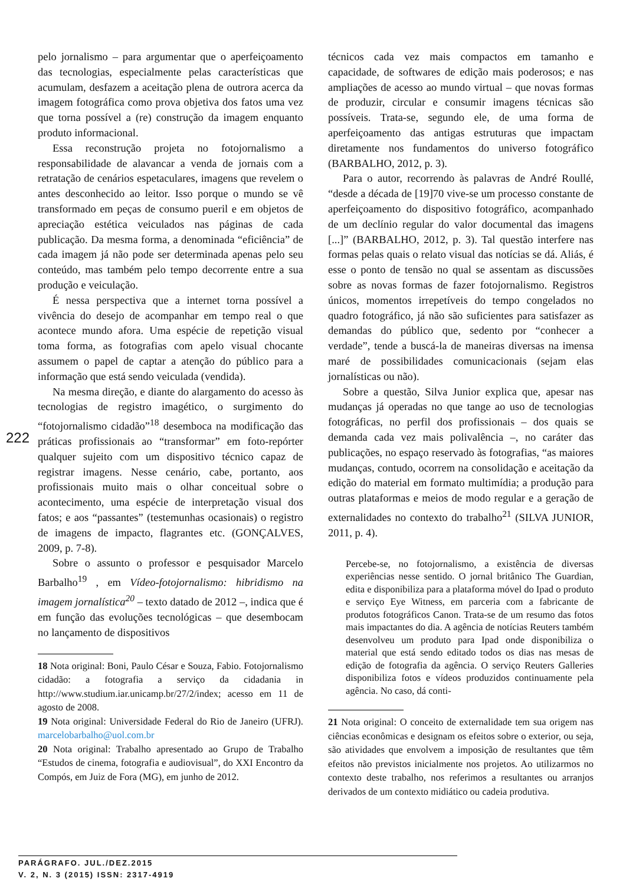222
pelo jornalismo – para argumentar que o aperfeiçoamento das tecnologias, especialmente pelas características que acumulam, desfazem a aceitação plena de outrora acerca da imagem fotográfica como prova objetiva dos fatos uma vez que torna possível a (re) construção da imagem enquanto produto informacional.
Essa reconstrução projeta no fotojornalismo a responsabilidade de alavancar a venda de jornais com a retratação de cenários espetaculares, imagens que revelem o antes desconhecido ao leitor. Isso porque o mundo se vê transformado em peças de consumo pueril e em objetos de apreciação estética veiculados nas páginas de cada publicação. Da mesma forma, a denominada “eficiência” de cada imagem já não pode ser determinada apenas pelo seu conteúdo, mas também pelo tempo decorrente entre a sua produção e veiculação.
É nessa perspectiva que a internet torna possível a vivência do desejo de acompanhar em tempo real o que acontece mundo afora. Uma espécie de repetição visual toma forma, as fotografias com apelo visual chocante assumem o papel de captar a atenção do público para a informação que está sendo veiculada (vendida).
Na mesma direção, e diante do alargamento do acesso às tecnologias de registro imagético, o surgimento do “fotojornalismo cidadão”<sup>18</sup> desemboca na modificação das práticas profissionais ao “transformar” em foto-repórter qualquer sujeito com um dispositivo técnico capaz de registrar imagens. Nesse cenário, cabe, portanto, aos profissionais muito mais o olhar conceitual sobre o acontecimento, uma espécie de interpretação visual dos fatos; e aos “passantes” (testemunhas ocasionais) o registro de imagens de impacto, flagrantes etc. (GONÇALVES, 2009, p. 7-8).
Sobre o assunto o professor e pesquisador Marcelo Barbalho<sup>19</sup> , em Vídeo-fotojornalismo: hibridismo na imagem jornalística<sup>20</sup> – texto datado de 2012 –, indica que é em função das evoluções tecnológicas – que desembocam no lançamento de dispositivos
18 Nota original: Boni, Paulo César e Souza, Fabio. Fotojornalismo cidadão: a fotografia a serviço da cidadania in http://www.studium.iar.unicamp.br/27/2/index; acesso em 11 de agosto de 2008.
19 Nota original: Universidade Federal do Rio de Janeiro (UFRJ). marcelobarbalho@uol.com.br
20 Nota original: Trabalho apresentado ao Grupo de Trabalho “Estudos de cinema, fotografia e audiovisual”, do XXI Encontro da Compós, em Juiz de Fora (MG), em junho de 2012.
técnicos cada vez mais compactos em tamanho e capacidade, de softwares de edição mais poderosos; e nas ampliações de acesso ao mundo virtual – que novas formas de produzir, circular e consumir imagens técnicas são possíveis. Trata-se, segundo ele, de uma forma de aperfeiçoamento das antigas estruturas que impactam diretamente nos fundamentos do universo fotográfico (BARBALHO, 2012, p. 3).
Para o autor, recorrendo às palavras de André Roullé, “desde a década de [19]70 vive-se um processo constante de aperfeiçoamento do dispositivo fotográfico, acompanhado de um declínio regular do valor documental das imagens [...]” (BARBALHO, 2012, p. 3). Tal questão interfere nas formas pelas quais o relato visual das notícias se dá. Aliás, é esse o ponto de tensão no qual se assentam as discussões sobre as novas formas de fazer fotojornalismo. Registros únicos, momentos irrepetíveis do tempo congelados no quadro fotográfico, já não são suficientes para satisfazer as demandas do público que, sedento por “conhecer a verdade”, tende a buscá-la de maneiras diversas na imensa maré de possibilidades comunicacionais (sejam elas jornalísticas ou não).
Sobre a questão, Silva Junior explica que, apesar nas mudanças já operadas no que tange ao uso de tecnologias fotográficas, no perfil dos profissionais – dos quais se demanda cada vez mais polivalência –, no caráter das publicações, no espaço reservado às fotografias, “as maiores mudanças, contudo, ocorrem na consolidação e aceitação da edição do material em formato multimídia; a produção para outras plataformas e meios de modo regular e a geração de externalidades no contexto do trabalho<sup>21</sup> (SILVA JUNIOR, 2011, p. 4).
Percebe-se, no fotojornalismo, a existência de diversas experiências nesse sentido. O jornal britânico The Guardian, edita e disponibiliza para a plataforma móvel do Ipad o produto e serviço Eye Witness, em parceria com a fabricante de produtos fotográficos Canon. Trata-se de um resumo das fotos mais impactantes do dia. A agência de notícias Reuters também desenvolveu um produto para Ipad onde disponibiliza o material que está sendo editado todos os dias nas mesas de edição de fotografia da agência. O serviço Reuters Galleries disponibiliza fotos e vídeos produzidos continuamente pela agência. No caso, dá conti-
21 Nota original: O conceito de externalidade tem sua origem nas ciências econômicas e designam os efeitos sobre o exterior, ou seja, são atividades que envolvem a imposição de resultantes que têm efeitos não previstos inicialmente nos projetos. Ao utilizarmos no contexto deste trabalho, nos referimos a resultantes ou arranjos derivados de um contexto midiático ou cadeia produtiva.
PARÁGRAFO. JUL./DEZ.2015
V. 2, N. 3 (2015) ISSN: 2317-4919